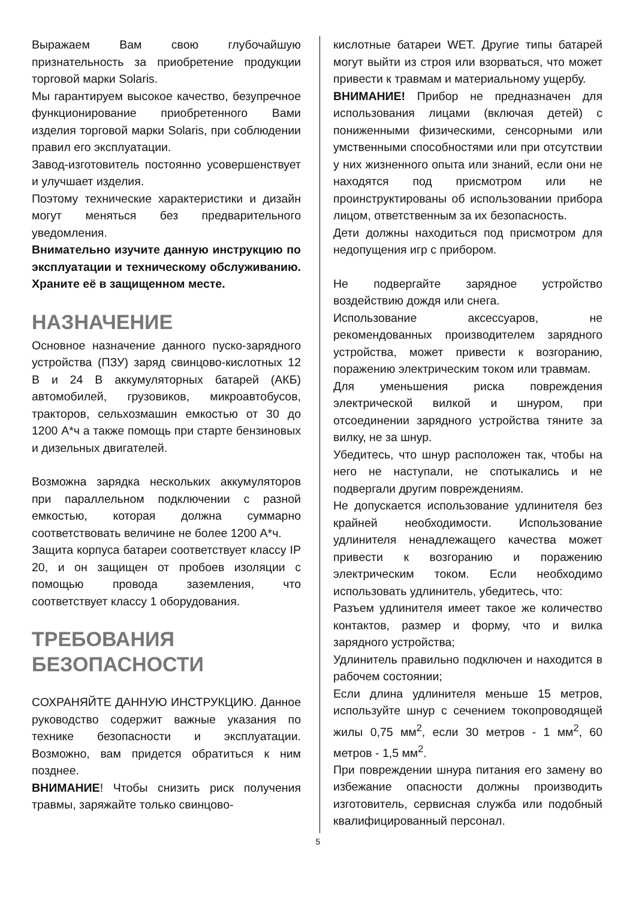Выражаем Вам свою глубочайшую признательность за приобретение продукции торговой марки Solaris.
Мы гарантируем высокое качество, безупречное функционирование приобретенного Вами изделия торговой марки Solaris, при соблюдении правил его эксплуатации.
Завод-изготовитель постоянно усовершенствует и улучшает изделия.
Поэтому технические характеристики и дизайн могут меняться без предварительного уведомления.
Внимательно изучите данную инструкцию по эксплуатации и техническому обслуживанию. Храните её в защищенном месте.
НАЗНАЧЕНИЕ
Основное назначение данного пуско-зарядного устройства (ПЗУ) заряд свинцово-кислотных 12 В и 24 В аккумуляторных батарей (АКБ) автомобилей, грузовиков, микроавтобусов, тракторов, сельхозмашин емкостью от 30 до 1200 А*ч а также помощь при старте бензиновых и дизельных двигателей.
Возможна зарядка нескольких аккумуляторов при параллельном подключении с разной емкостью, которая должна суммарно соответствовать величине не более 1200 А*ч.
Защита корпуса батареи соответствует классу IP 20, и он защищен от пробоев изоляции с помощью провода заземления, что соответствует классу 1 оборудования.
ТРЕБОВАНИЯ БЕЗОПАСНОСТИ
СОХРАНЯЙТЕ ДАННУЮ ИНСТРУКЦИЮ. Данное руководство содержит важные указания по технике безопасности и эксплуатации. Возможно, вам придется обратиться к ним позднее.
ВНИМАНИЕ! Чтобы снизить риск получения травмы, заряжайте только свинцово-
кислотные батареи WET. Другие типы батарей могут выйти из строя или взорваться, что может привести к травмам и материальному ущербу.
ВНИМАНИЕ! Прибор не предназначен для использования лицами (включая детей) с пониженными физическими, сенсорными или умственными способностями или при отсутствии у них жизненного опыта или знаний, если они не находятся под присмотром или не проинструктированы об использовании прибора лицом, ответственным за их безопасность.
Дети должны находиться под присмотром для недопущения игр с прибором.
Не подвергайте зарядное устройство воздействию дождя или снега.
Использование аксессуаров, не рекомендованных производителем зарядного устройства, может привести к возгоранию, поражению электрическим током или травмам.
Для уменьшения риска повреждения электрической вилкой и шнуром, при отсоединении зарядного устройства тяните за вилку, не за шнур.
Убедитесь, что шнур расположен так, чтобы на него не наступали, не спотыкались и не подвергали другим повреждениям.
Не допускается использование удлинителя без крайней необходимости. Использование удлинителя ненадлежащего качества может привести к возгоранию и поражению электрическим током. Если необходимо использовать удлинитель, убедитесь, что:
Разъем удлинителя имеет такое же количество контактов, размер и форму, что и вилка зарядного устройства;
Удлинитель правильно подключен и находится в рабочем состоянии;
Если длина удлинителя меньше 15 метров, используйте шнур с сечением токопроводящей жилы 0,75 мм<sup>2</sup>, если 30 метров - 1 мм<sup>2</sup>, 60 метров - 1,5 мм<sup>2</sup>.
При повреждении шнура питания его замену во избежание опасности должны производить изготовитель, сервисная служба или подобный квалифицированный персонал.
5